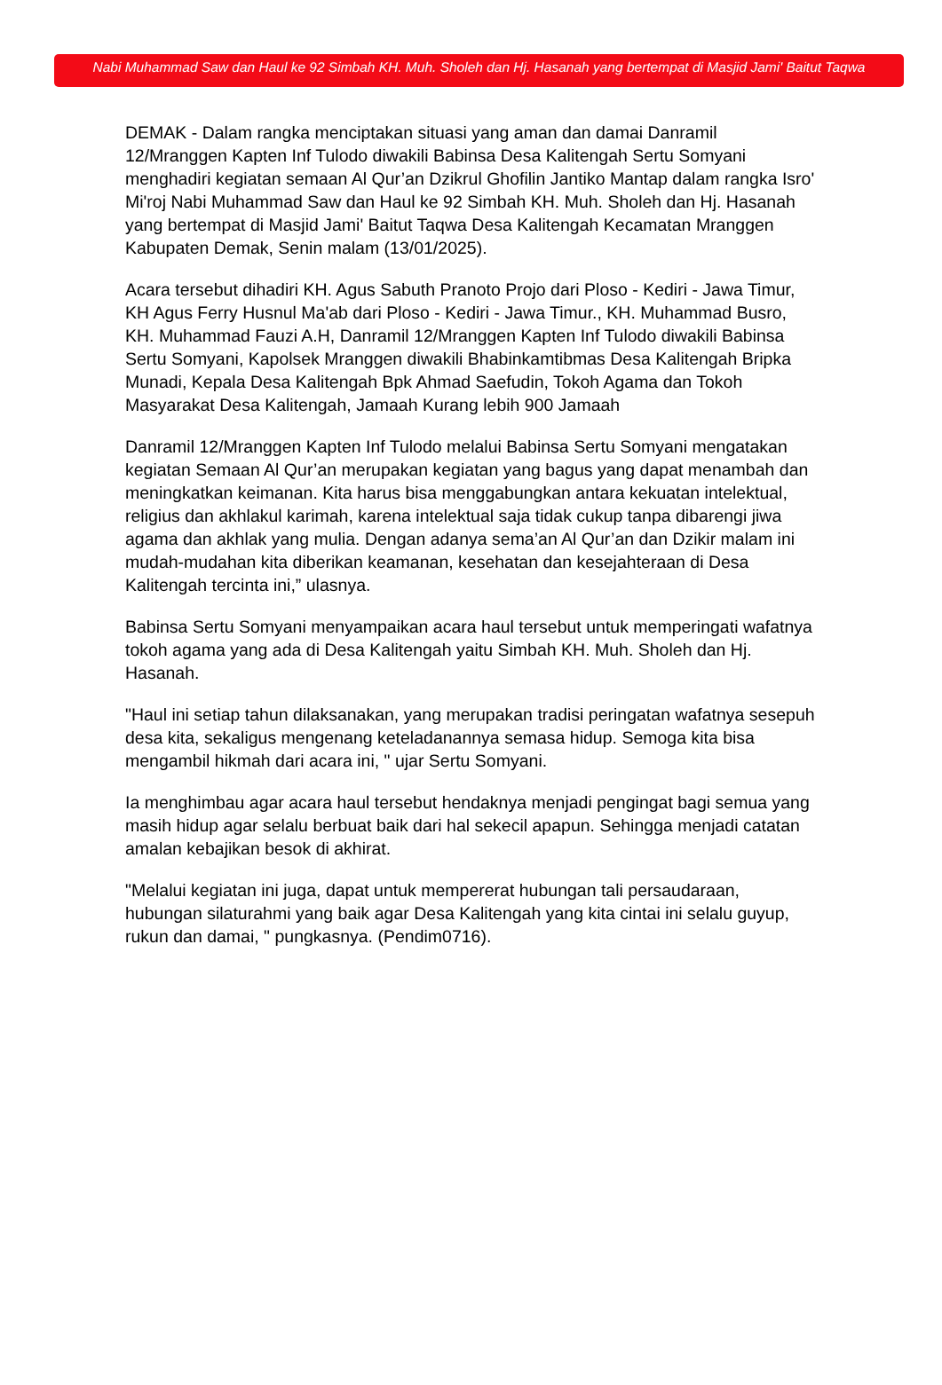Nabi Muhammad Saw dan Haul ke 92 Simbah KH. Muh. Sholeh dan Hj. Hasanah yang bertempat di Masjid Jami' Baitut Taqwa
DEMAK - Dalam rangka menciptakan situasi yang aman dan damai Danramil 12/Mranggen Kapten Inf Tulodo diwakili Babinsa Desa Kalitengah Sertu Somyani menghadiri kegiatan semaan Al Qur’an Dzikrul Ghofilin Jantiko Mantap dalam rangka Isro' Mi'roj Nabi Muhammad Saw dan Haul ke 92 Simbah KH. Muh. Sholeh dan Hj. Hasanah yang bertempat di Masjid Jami' Baitut Taqwa Desa Kalitengah Kecamatan Mranggen Kabupaten Demak, Senin malam (13/01/2025).
Acara tersebut dihadiri KH. Agus Sabuth Pranoto Projo dari Ploso - Kediri - Jawa Timur, KH Agus Ferry Husnul Ma'ab dari Ploso - Kediri - Jawa Timur., KH. Muhammad Busro, KH. Muhammad Fauzi A.H, Danramil 12/Mranggen Kapten Inf Tulodo diwakili Babinsa Sertu Somyani, Kapolsek Mranggen diwakili Bhabinkamtibmas Desa Kalitengah Bripka Munadi, Kepala Desa Kalitengah Bpk Ahmad Saefudin, Tokoh Agama dan Tokoh Masyarakat Desa Kalitengah, Jamaah Kurang lebih 900 Jamaah
Danramil 12/Mranggen Kapten Inf Tulodo melalui Babinsa Sertu Somyani mengatakan kegiatan Semaan Al Qur’an merupakan kegiatan yang bagus yang dapat menambah dan meningkatkan keimanan. Kita harus bisa menggabungkan antara kekuatan intelektual, religius dan akhlakul karimah, karena intelektual saja tidak cukup tanpa dibarengi jiwa agama dan akhlak yang mulia. Dengan adanya sema’an Al Qur’an dan Dzikir malam ini mudah-mudahan kita diberikan keamanan, kesehatan dan kesejahteraan di Desa Kalitengah tercinta ini,” ulasnya.
Babinsa Sertu Somyani menyampaikan acara haul tersebut untuk memperingati wafatnya tokoh agama yang ada di Desa Kalitengah yaitu Simbah KH. Muh. Sholeh dan Hj. Hasanah.
"Haul ini setiap tahun dilaksanakan, yang merupakan tradisi peringatan wafatnya sesepuh desa kita, sekaligus mengenang keteladanannya semasa hidup. Semoga kita bisa mengambil hikmah dari acara ini, " ujar Sertu Somyani.
Ia menghimbau agar acara haul tersebut hendaknya menjadi pengingat bagi semua yang masih hidup agar selalu berbuat baik dari hal sekecil apapun. Sehingga menjadi catatan amalan kebajikan besok di akhirat.
"Melalui kegiatan ini juga, dapat untuk mempererat hubungan tali persaudaraan, hubungan silaturahmi yang baik agar Desa Kalitengah yang kita cintai ini selalu guyup, rukun dan damai, " pungkasnya. (Pendim0716).